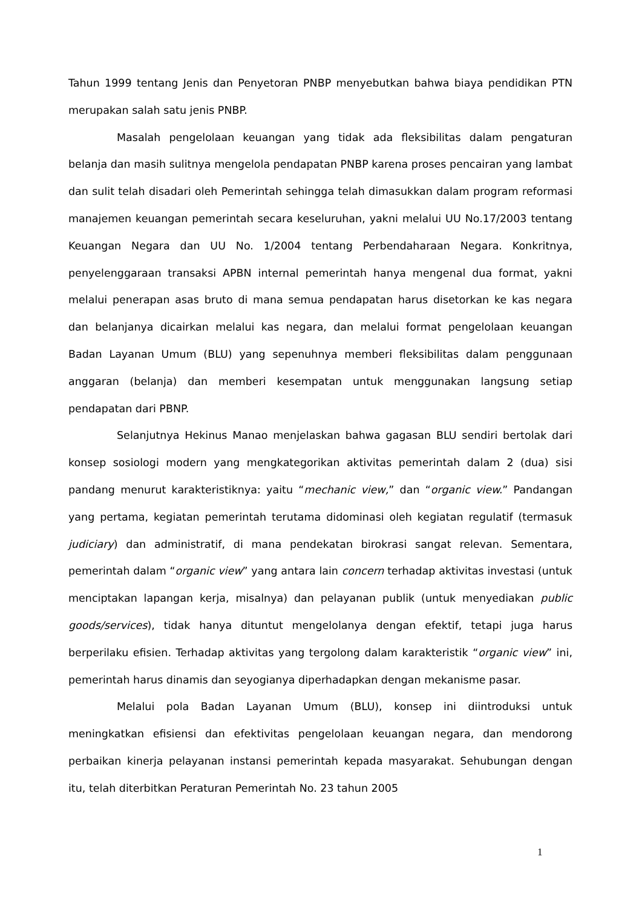Tahun 1999 tentang Jenis dan Penyetoran PNBP menyebutkan bahwa biaya pendidikan PTN merupakan salah satu jenis PNBP.
Masalah pengelolaan keuangan yang tidak ada fleksibilitas dalam pengaturan belanja dan masih sulitnya mengelola pendapatan PNBP karena proses pencairan yang lambat dan sulit telah disadari oleh Pemerintah sehingga telah dimasukkan dalam program reformasi manajemen keuangan pemerintah secara keseluruhan, yakni melalui UU No.17/2003 tentang Keuangan Negara dan UU No. 1/2004 tentang Perbendaharaan Negara. Konkritnya, penyelenggaraan transaksi APBN internal pemerintah hanya mengenal dua format, yakni melalui penerapan asas bruto di mana semua pendapatan harus disetorkan ke kas negara dan belanjanya dicairkan melalui kas negara, dan melalui format pengelolaan keuangan Badan Layanan Umum (BLU) yang sepenuhnya memberi fleksibilitas dalam penggunaan anggaran (belanja) dan memberi kesempatan untuk menggunakan langsung setiap pendapatan dari PBNP.
Selanjutnya Hekinus Manao menjelaskan bahwa gagasan BLU sendiri bertolak dari konsep sosiologi modern yang mengkategorikan aktivitas pemerintah dalam 2 (dua) sisi pandang menurut karakteristiknya: yaitu “mechanic view,” dan “organic view.” Pandangan yang pertama, kegiatan pemerintah terutama didominasi oleh kegiatan regulatif (termasuk judiciary) dan administratif, di mana pendekatan birokrasi sangat relevan. Sementara, pemerintah dalam “organic view” yang antara lain concern terhadap aktivitas investasi (untuk menciptakan lapangan kerja, misalnya) dan pelayanan publik (untuk menyediakan public goods/services), tidak hanya dituntut mengelolanya dengan efektif, tetapi juga harus berperilaku efisien. Terhadap aktivitas yang tergolong dalam karakteristik “organic view” ini, pemerintah harus dinamis dan seyogianya diperhadapkan dengan mekanisme pasar.
Melalui pola Badan Layanan Umum (BLU), konsep ini diintroduksi untuk meningkatkan efisiensi dan efektivitas pengelolaan keuangan negara, dan mendorong perbaikan kinerja pelayanan instansi pemerintah kepada masyarakat. Sehubungan dengan itu, telah diterbitkan Peraturan Pemerintah No. 23 tahun 2005
1